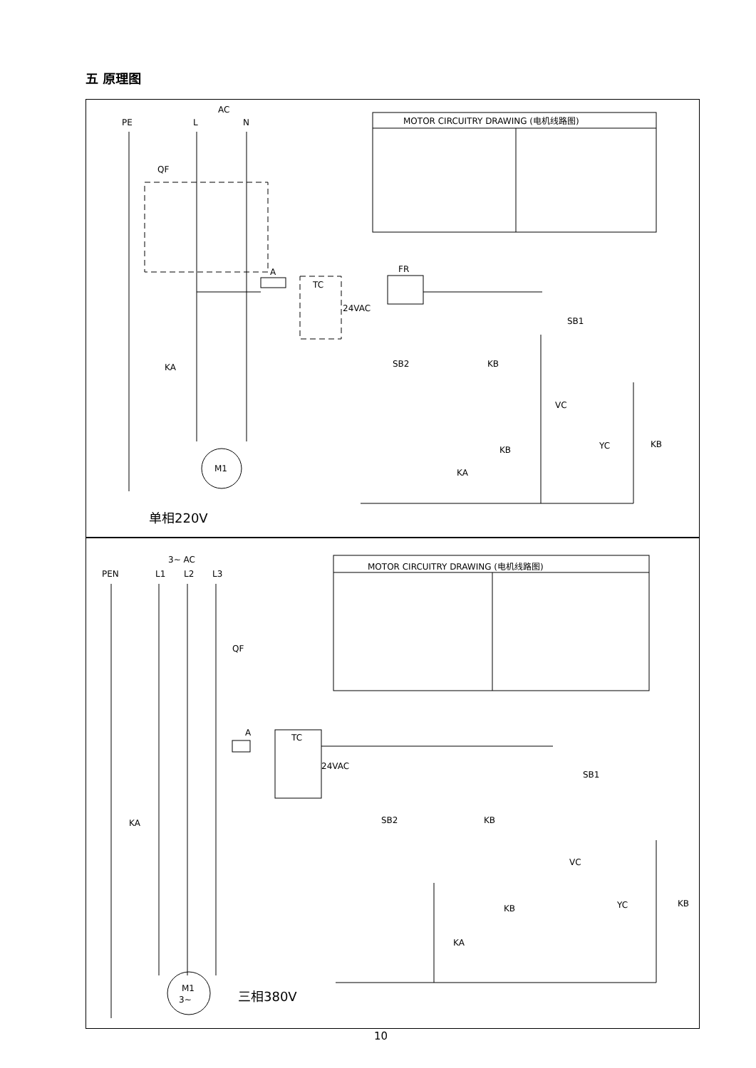五 原理图
MOTOR CIRCUITRY DRAWING (电机线路图)
PE
L
N
AC
QF
A
TC
24VAC
FR
SB1
SB2
KB
KA
VC
YC
KB
KB
KA
M1
MOTOR CIRCUITRY DRAWING (电机线路图)
3~ AC
PEN
L1
L2
L3
QF
A
TC
24VAC
SB1
SB2
KB
KA
VC
YC
KB
KB
KA
M1
3~
单相220V
三相380V
10